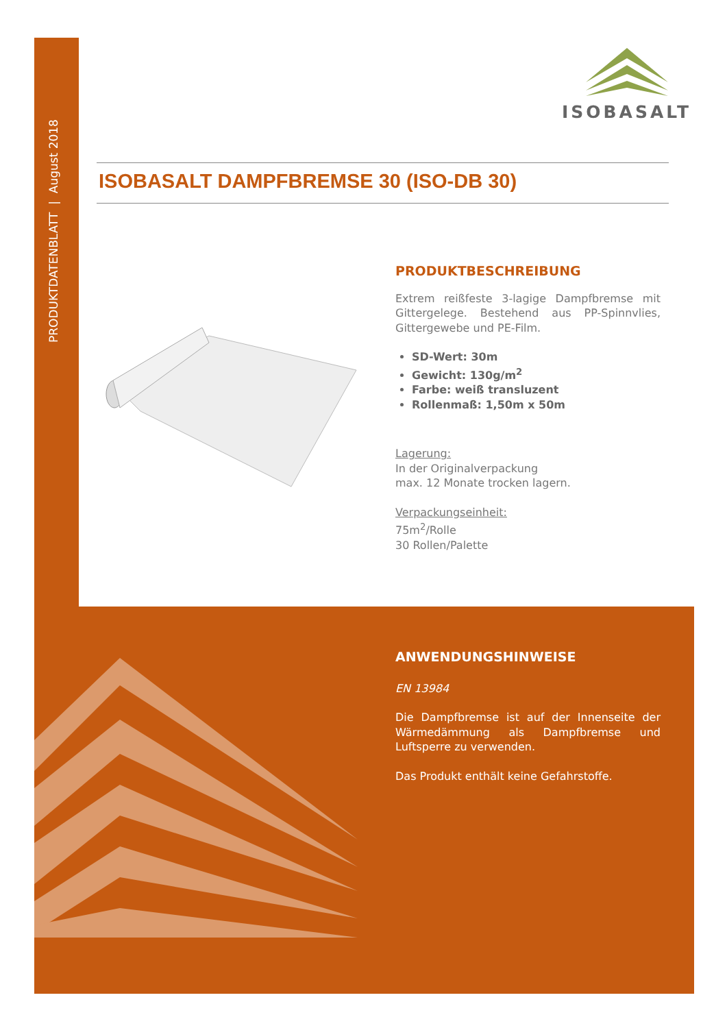PRODUKTDATENBLATT | August 2018
ISOBASALT
ISOBASALT DAMPFBREMSE 30 (ISO-DB 30)
PRODUKTBESCHREIBUNG
Extrem reißfeste 3-lagige Dampfbremse mit Gittergelege. Bestehend aus PP-Spinnvlies, Gittergewebe und PE-Film.
SD-Wert: 30m
Gewicht: 130g/m<sup>2</sup>
Farbe: weiß transluzent
Rollenmaß: 1,50m x 50m
Lagerung:
In der Originalverpackung
max. 12 Monate trocken lagern.
Verpackungseinheit:
75m<sup>2</sup>/Rolle
30 Rollen/Palette
ANWENDUNGSHINWEISE
EN 13984
Die Dampfbremse ist auf der Innenseite der Wärmedämmung als Dampfbremse und Luftsperre zu verwenden.
Das Produkt enthält keine Gefahrstoffe.